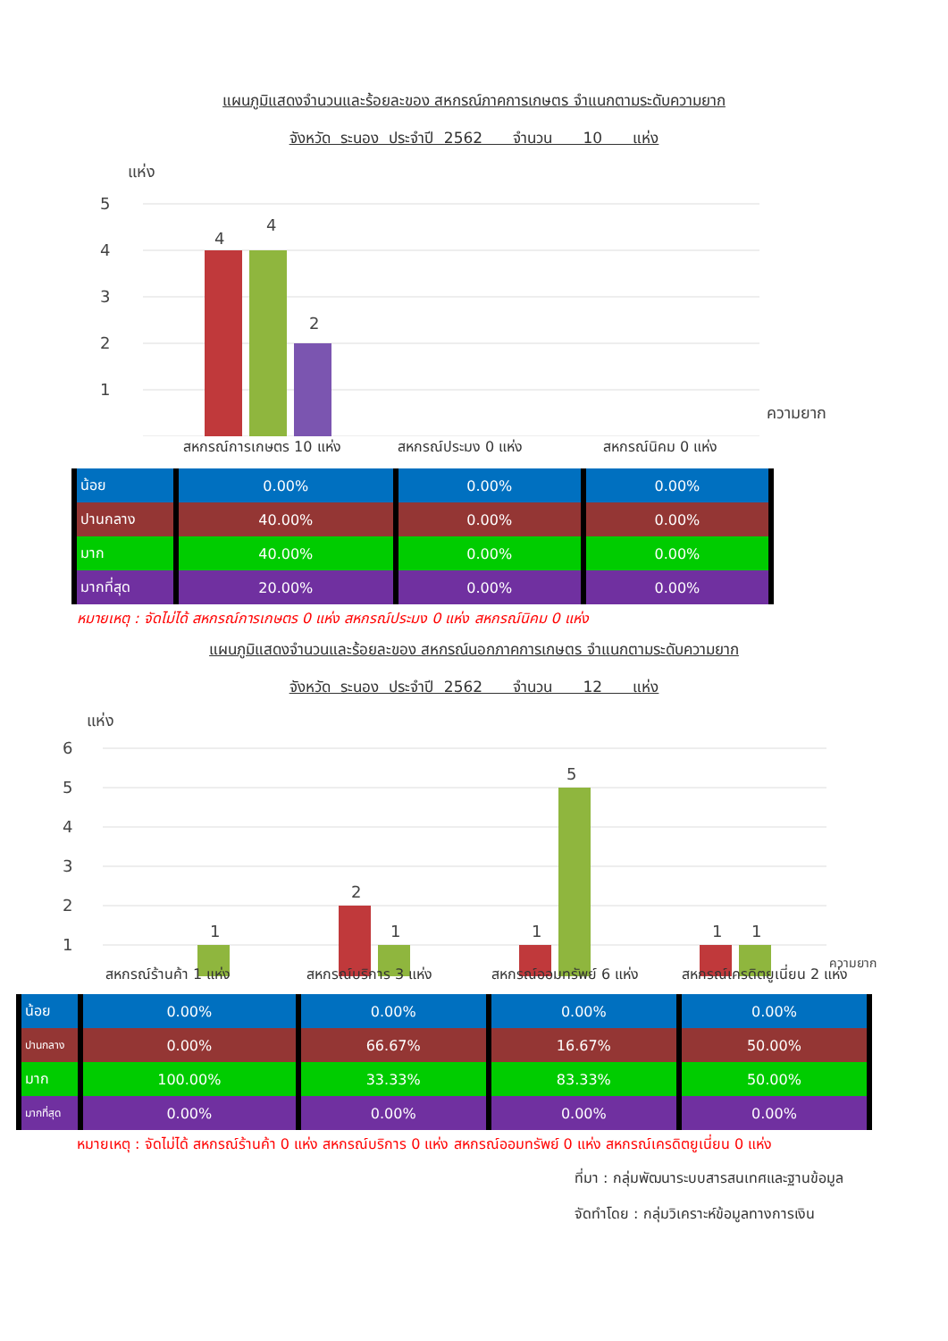แผนภูมิแสดงจำนวนและร้อยละของ สหกรณ์ภาคการเกษตร จำแนกตามระดับความยาก
จังหวัด ระนอง ประจำปี 2562 จำนวน 10 แห่ง
แห่ง
5
4
3
2
1
4
4
2
ความยาก
สหกรณ์การเกษตร 10 แห่ง สหกรณ์ประมง 0 แห่ง สหกรณ์นิคม 0 แห่ง
| น้อย | 0.00% | 0.00% | 0.00% |
| ปานกลาง | 40.00% | 0.00% | 0.00% |
| มาก | 40.00% | 0.00% | 0.00% |
| มากที่สุด | 20.00% | 0.00% | 0.00% |
หมายเหตุ : จัดไม่ได้ สหกรณ์การเกษตร 0 แห่ง สหกรณ์ประมง 0 แห่ง สหกรณ์นิคม 0 แห่ง
แผนภูมิแสดงจำนวนและร้อยละของ สหกรณ์นอกภาคการเกษตร จำแนกตามระดับความยาก
จังหวัด ระนอง ประจำปี 2562 จำนวน 12 แห่ง
แห่ง
6
5
4
3
2
1
1
2
1
1
5
1
1
ความยาก
สหกรณ์ร้านค้า 1 แห่ง สหกรณ์บริการ 3 แห่ง สหกรณ์ออมทรัพย์ 6 แห่ง สหกรณ์เครดิตยูเนี่ยน 2 แห่ง
| น้อย | 0.00% | 0.00% | 0.00% | 0.00% |
| ปานกลาง | 0.00% | 66.67% | 16.67% | 50.00% |
| มาก | 100.00% | 33.33% | 83.33% | 50.00% |
| มากที่สุด | 0.00% | 0.00% | 0.00% | 0.00% |
หมายเหตุ : จัดไม่ได้ สหกรณ์ร้านค้า 0 แห่ง สหกรณ์บริการ 0 แห่ง สหกรณ์ออมทรัพย์ 0 แห่ง สหกรณ์เครดิตยูเนี่ยน 0 แห่ง
ที่มา : กลุ่มพัฒนาระบบสารสนเทศและฐานข้อมูล
จัดทำโดย : กลุ่มวิเคราะห์ข้อมูลทางการเงิน